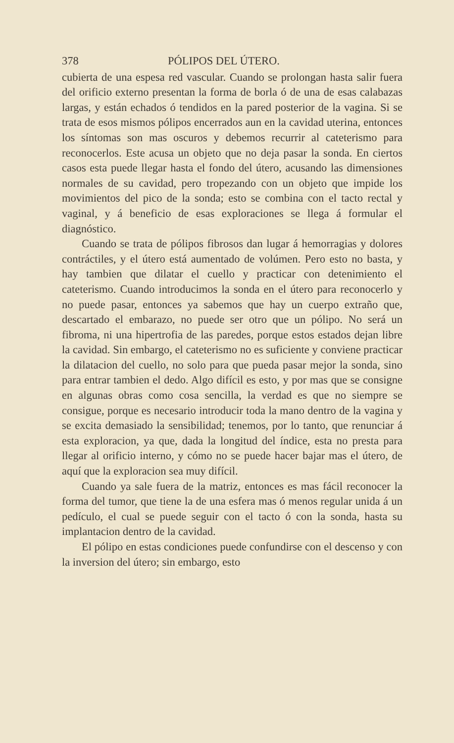378 PÓLIPOS DEL ÚTERO.
cubierta de una espesa red vascular. Cuando se prolongan hasta salir fuera del orificio externo presentan la forma de borla ó de una de esas calabazas largas, y están echados ó tendidos en la pared posterior de la vagina. Si se trata de esos mismos pólipos encerrados aun en la cavidad uterina, entonces los síntomas son mas oscuros y debemos recurrir al cateterismo para reconocerlos. Este acusa un objeto que no deja pasar la sonda. En ciertos casos esta puede llegar hasta el fondo del útero, acusando las dimensiones normales de su cavidad, pero tropezando con un objeto que impide los movimientos del pico de la sonda; esto se combina con el tacto rectal y vaginal, y á beneficio de esas exploraciones se llega á formular el diagnóstico.
Cuando se trata de pólipos fibrosos dan lugar á hemorragias y dolores contráctiles, y el útero está aumentado de volúmen. Pero esto no basta, y hay tambien que dilatar el cuello y practicar con detenimiento el cateterismo. Cuando introducimos la sonda en el útero para reconocerlo y no puede pasar, entonces ya sabemos que hay un cuerpo extraño que, descartado el embarazo, no puede ser otro que un pólipo. No será un fibroma, ni una hipertrofia de las paredes, porque estos estados dejan libre la cavidad. Sin embargo, el cateterismo no es suficiente y conviene practicar la dilatacion del cuello, no solo para que pueda pasar mejor la sonda, sino para entrar tambien el dedo. Algo difícil es esto, y por mas que se consigne en algunas obras como cosa sencilla, la verdad es que no siempre se consigue, porque es necesario introducir toda la mano dentro de la vagina y se excita demasiado la sensibilidad; tenemos, por lo tanto, que renunciar á esta exploracion, ya que, dada la longitud del índice, esta no presta para llegar al orificio interno, y cómo no se puede hacer bajar mas el útero, de aquí que la exploracion sea muy difícil.
Cuando ya sale fuera de la matriz, entonces es mas fácil reconocer la forma del tumor, que tiene la de una esfera mas ó menos regular unida á un pedículo, el cual se puede seguir con el tacto ó con la sonda, hasta su implantacion dentro de la cavidad.
El pólipo en estas condiciones puede confundirse con el descenso y con la inversion del útero; sin embargo, esto